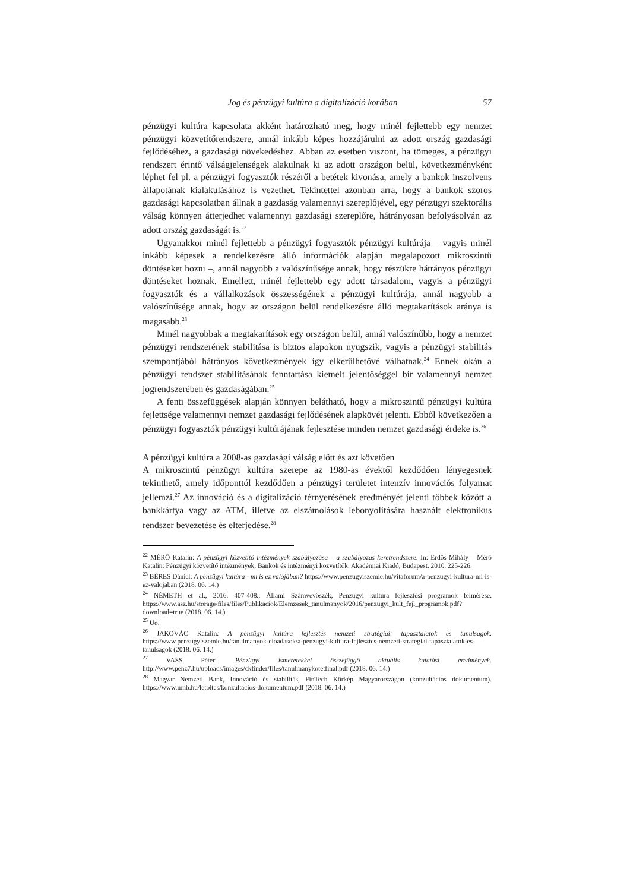Jog és pénzügyi kultúra a digitalizáció korában 57
pénzügyi kultúra kapcsolata akként határozható meg, hogy minél fejlettebb egy nemzet pénzügyi közvetítőrendszere, annál inkább képes hozzájárulni az adott ország gazdasági fejlődéséhez, a gazdasági növekedéshez. Abban az esetben viszont, ha tömeges, a pénzügyi rendszert érintő válságjelenségek alakulnak ki az adott országon belül, következményként léphet fel pl. a pénzügyi fogyasztók részéről a betétek kivonása, amely a bankok inszolvens állapotának kialakulásához is vezethet. Tekintettel azonban arra, hogy a bankok szoros gazdasági kapcsolatban állnak a gazdaság valamennyi szereplőjével, egy pénzügyi szektorális válság könnyen átterjedhet valamennyi gazdasági szereplőre, hátrányosan befolyásolván az adott ország gazdaságát is.<sup>22</sup>
Ugyanakkor minél fejlettebb a pénzügyi fogyasztók pénzügyi kultúrája – vagyis minél inkább képesek a rendelkezésre álló információk alapján megalapozott mikroszintű döntéseket hozni –, annál nagyobb a valószínűsége annak, hogy részükre hátrányos pénzügyi döntéseket hoznak. Emellett, minél fejlettebb egy adott társadalom, vagyis a pénzügyi fogyasztók és a vállalkozások összességének a pénzügyi kultúrája, annál nagyobb a valószínűsége annak, hogy az országon belül rendelkezésre álló megtakarítások aránya is magasabb.<sup>23</sup>
Minél nagyobbak a megtakarítások egy országon belül, annál valószínűbb, hogy a nemzet pénzügyi rendszerének stabilitása is biztos alapokon nyugszik, vagyis a pénzügyi stabilitás szempontjából hátrányos következmények így elkerülhetővé válhatnak.<sup>24</sup> Ennek okán a pénzügyi rendszer stabilitásának fenntartása kiemelt jelentőséggel bír valamennyi nemzet jogrendszerében és gazdaságában.<sup>25</sup>
A fenti összefüggések alapján könnyen belátható, hogy a mikroszintű pénzügyi kultúra fejlettsége valamennyi nemzet gazdasági fejlődésének alapkövét jelenti. Ebből következően a pénzügyi fogyasztók pénzügyi kultúrájának fejlesztése minden nemzet gazdasági érdeke is.<sup>26</sup>
A pénzügyi kultúra a 2008-as gazdasági válság előtt és azt követően
A mikroszintű pénzügyi kultúra szerepe az 1980-as évektől kezdődően lényegesnek tekinthető, amely időponttól kezdődően a pénzügyi területet intenzív innovációs folyamat jellemzi.<sup>27</sup> Az innováció és a digitalizáció térnyerésének eredményét jelenti többek között a bankkártya vagy az ATM, illetve az elszámolások lebonyolítására használt elektronikus rendszer bevezetése és elterjedése.<sup>28</sup>
<sup>22</sup> MÉRŐ Katalin: A pénzügyi közvetítő intézmények szabályozása – a szabályozás keretrendszere. In: Erdős Mihály – Mérő Katalin: Pénzügyi közvetítő intézmények, Bankok és intézményi közvetítők. Akadémiai Kiadó, Budapest, 2010. 225-226.
<sup>23</sup> BÉRES Dániel: A pénzügyi kultúra - mi is ez valójában? https://www.penzugyiszemle.hu/vitaforum/a-penzugyi-kultura-mi-is-ez-valojaban (2018. 06. 14.)
<sup>24</sup> NÉMETH et al., 2016. 407-408.; Állami Számvevőszék, Pénzügyi kultúra fejlesztési programok felmérése. https://www.asz.hu/storage/files/files/Publikaciok/Elemzesek_tanulmanyok/2016/penzugyi_kult_fejl_programok.pdf?download=true (2018. 06. 14.)
<sup>25</sup> Uo.
<sup>26</sup> JAKOVÁC Katalin: A pénzügyi kultúra fejlesztés nemzeti stratégiái: tapasztalatok és tanulságok. https://www.penzugyiszemle.hu/tanulmanyok-eloadasok/a-penzugyi-kultura-fejlesztes-nemzeti-strategiai-tapasztalatok-es-tanulsagok (2018. 06. 14.)
<sup>27</sup> VASS Péter: Pénzügyi ismeretekkel összefüggő aktuális kutatási eredmények. http://www.penz7.hu/uploads/images/ckfinder/files/tanulmanykotetfinal.pdf (2018. 06. 14.)
<sup>28</sup> Magyar Nemzeti Bank, Innováció és stabilitás, FinTech Körkép Magyarországon (konzultációs dokumentum). https://www.mnb.hu/letoltes/konzultacios-dokumentum.pdf (2018. 06. 14.)